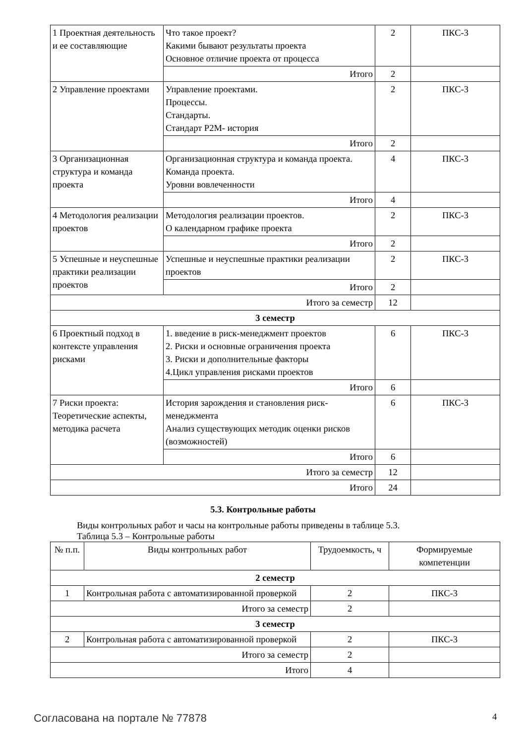| 1 Проектная деятельность и ее составляющие | Что такое проект? Какими бывают результаты проекта Основное отличие проекта от процесса | 2 | ПКС-3 |
| | Итого | 2 | |
| 2 Управление проектами | Управление проектами. Процессы. Стандарты. Стандарт P2M- история | 2 | ПКС-3 |
| | Итого | 2 | |
| 3 Организационная структура и команда проекта | Организационная структура и команда проекта. Команда проекта. Уровни вовлеченности | 4 | ПКС-3 |
| | Итого | 4 | |
| 4 Методология реализации проектов | Методология реализации проектов. О календарном графике проекта | 2 | ПКС-3 |
| | Итого | 2 | |
| 5 Успешные и неуспешные практики реализации проектов | Успешные и неуспешные практики реализации проектов | 2 | ПКС-3 |
| | Итого | 2 | |
| Итого за семестр | | 12 | |
| 3 семестр | | | |
| 6 Проектный подход в контексте управления рисками | 1. введение в риск-менеджмент проектов 2. Риски и основные ограничения проекта 3. Риски и дополнительные факторы 4.Цикл управления рисками проектов | 6 | ПКС-3 |
| | Итого | 6 | |
| 7 Риски проекта: Теоретические аспекты, методика расчета | История зарождения и становления риск-менеджмента Анализ существующих методик оценки рисков (возможностей) | 6 | ПКС-3 |
| | Итого | 6 | |
| Итого за семестр | | 12 | |
| Итого | | 24 | |
5.3. Контрольные работы
Виды контрольных работ и часы на контрольные работы приведены в таблице 5.3.
Таблица 5.3 – Контрольные работы
| № п.п. | Виды контрольных работ | Трудоемкость, ч | Формируемые компетенции |
| --- | --- | --- | --- |
| 2 семестр | | | |
| 1 | Контрольная работа с автоматизированной проверкой | 2 | ПКС-3 |
| Итого за семестр | | 2 | |
| 3 семестр | | | |
| 2 | Контрольная работа с автоматизированной проверкой | 2 | ПКС-3 |
| Итого за семестр | | 2 | |
| Итого | | 4 | |
Согласована на портале № 77878 4